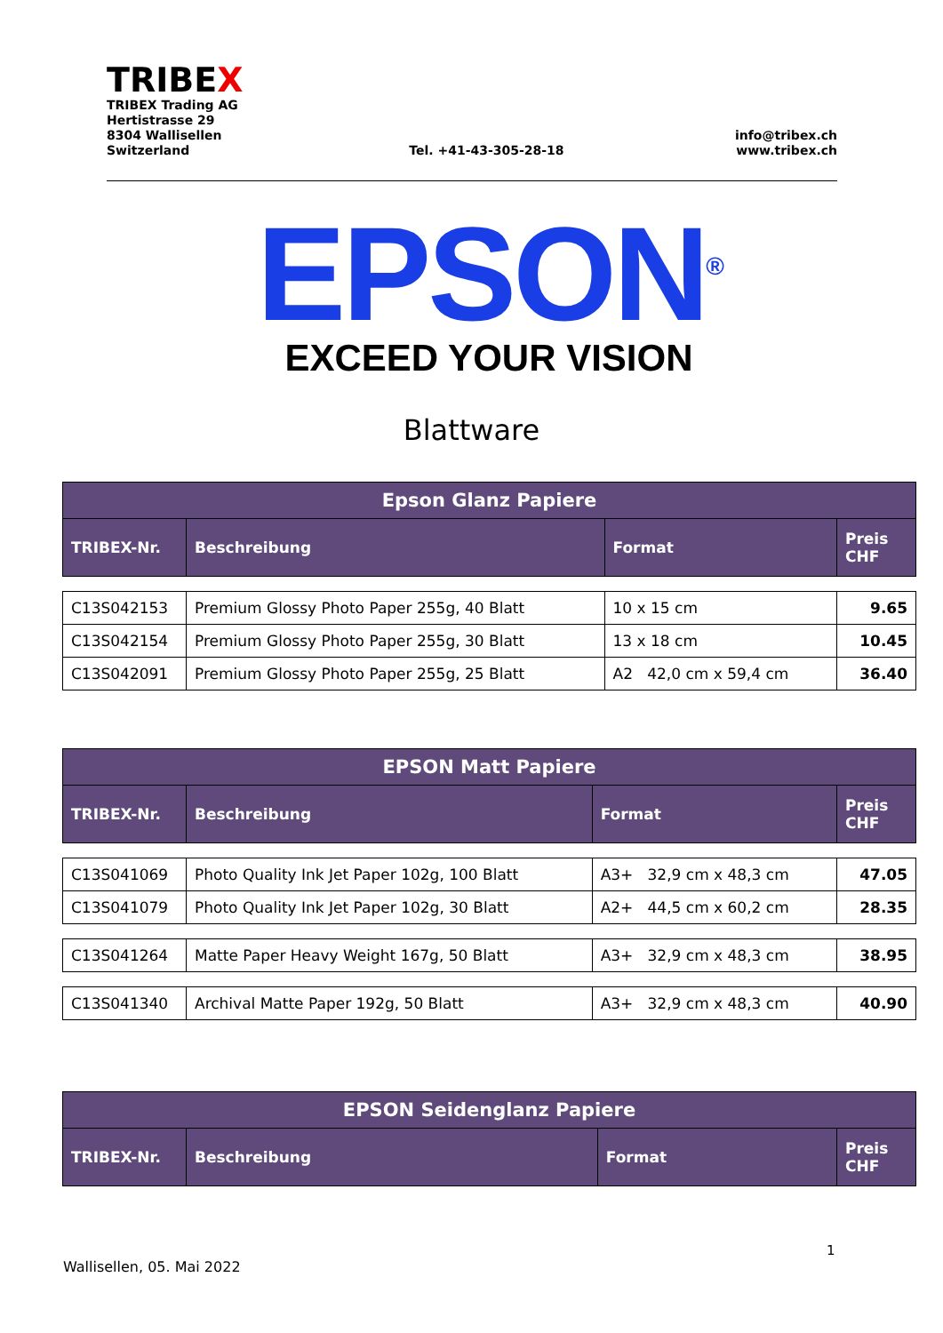TRIBEX
TRIBEX Trading AG
Hertistrasse 29
8304 Wallisellen
Switzerland
Tel. +41-43-305-28-18
info@tribex.ch
www.tribex.ch
EPSON<sup>®</sup>
EXCEED YOUR VISION
Blattware
| Epson Glanz Papiere | | | |
| --- | --- | --- | --- |
| TRIBEX-Nr. | Beschreibung | Format | Preis CHF |
| C13S042153 | Premium Glossy Photo Paper 255g, 40 Blatt | 10 x 15 cm | 9.65 |
| C13S042154 | Premium Glossy Photo Paper 255g, 30 Blatt | 13 x 18 cm | 10.45 |
| C13S042091 | Premium Glossy Photo Paper 255g, 25 Blatt | A2 42,0 cm x 59,4 cm | 36.40 |
| EPSON Matt Papiere | | | |
| --- | --- | --- | --- |
| TRIBEX-Nr. | Beschreibung | Format | Preis CHF |
| C13S041069 | Photo Quality Ink Jet Paper 102g, 100 Blatt | A3+ 32,9 cm x 48,3 cm | 47.05 |
| C13S041079 | Photo Quality Ink Jet Paper 102g, 30 Blatt | A2+ 44,5 cm x 60,2 cm | 28.35 |
| C13S041264 | Matte Paper Heavy Weight 167g, 50 Blatt | A3+ 32,9 cm x 48,3 cm | 38.95 |
| C13S041340 | Archival Matte Paper 192g, 50 Blatt | A3+ 32,9 cm x 48,3 cm | 40.90 |
| EPSON Seidenglanz Papiere | | | |
| --- | --- | --- | --- |
| TRIBEX-Nr. | Beschreibung | Format | Preis CHF |
1
Wallisellen, 05. Mai 2022